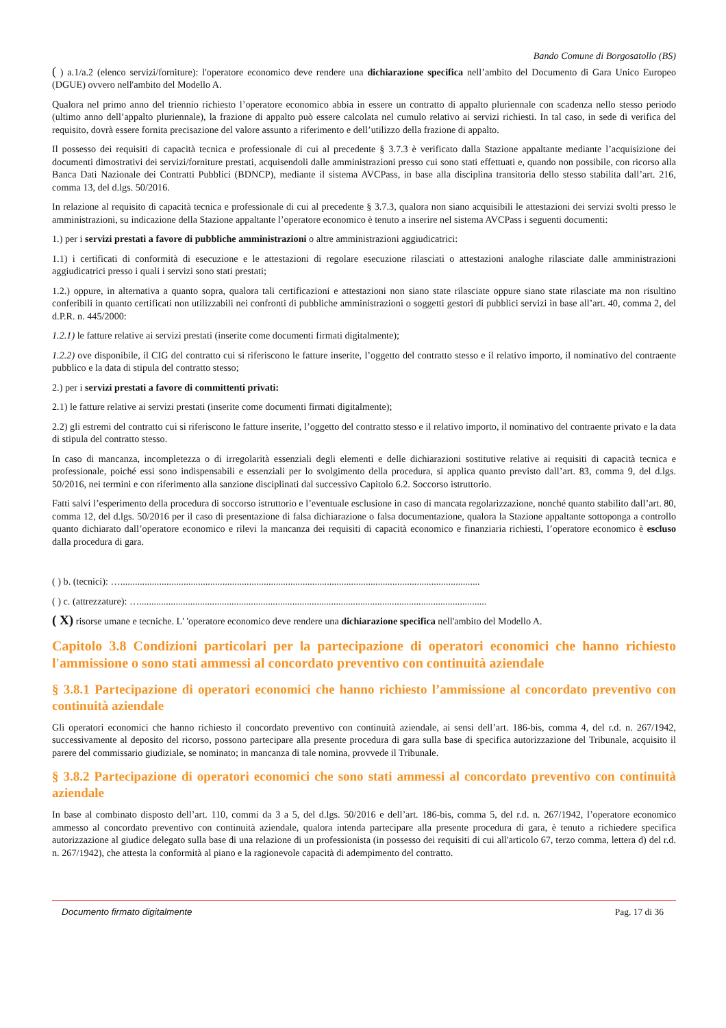Bando Comune di Borgosatollo (BS)
( ) a.1/a.2 (elenco servizi/forniture): l'operatore economico deve rendere una dichiarazione specifica nell’ambito del Documento di Gara Unico Europeo (DGUE) ovvero nell'ambito del Modello A.
Qualora nel primo anno del triennio richiesto l’operatore economico abbia in essere un contratto di appalto pluriennale con scadenza nello stesso periodo (ultimo anno dell’appalto pluriennale), la frazione di appalto può essere calcolata nel cumulo relativo ai servizi richiesti. In tal caso, in sede di verifica del requisito, dovrà essere fornita precisazione del valore assunto a riferimento e dell’utilizzo della frazione di appalto.
Il possesso dei requisiti di capacità tecnica e professionale di cui al precedente § 3.7.3 è verificato dalla Stazione appaltante mediante l’acquisizione dei documenti dimostrativi dei servizi/forniture prestati, acquisendoli dalle amministrazioni presso cui sono stati effettuati e, quando non possibile, con ricorso alla Banca Dati Nazionale dei Contratti Pubblici (BDNCP), mediante il sistema AVCPass, in base alla disciplina transitoria dello stesso stabilita dall’art. 216, comma 13, del d.lgs. 50/2016.
In relazione al requisito di capacità tecnica e professionale di cui al precedente § 3.7.3, qualora non siano acquisibili le attestazioni dei servizi svolti presso le amministrazioni, su indicazione della Stazione appaltante l’operatore economico è tenuto a inserire nel sistema AVCPass i seguenti documenti:
1.) per i servizi prestati a favore di pubbliche amministrazioni o altre amministrazioni aggiudicatrici:
1.1) i certificati di conformità di esecuzione e le attestazioni di regolare esecuzione rilasciati o attestazioni analoghe rilasciate dalle amministrazioni aggiudicatrici presso i quali i servizi sono stati prestati;
1.2.) oppure, in alternativa a quanto sopra, qualora tali certificazioni e attestazioni non siano state rilasciate oppure siano state rilasciate ma non risultino conferibili in quanto certificati non utilizzabili nei confronti di pubbliche amministrazioni o soggetti gestori di pubblici servizi in base all’art. 40, comma 2, del d.P.R. n. 445/2000:
1.2.1) le fatture relative ai servizi prestati (inserite come documenti firmati digitalmente);
1.2.2) ove disponibile, il CIG del contratto cui si riferiscono le fatture inserite, l’oggetto del contratto stesso e il relativo importo, il nominativo del contraente pubblico e la data di stipula del contratto stesso;
2.) per i servizi prestati a favore di committenti privati:
2.1) le fatture relative ai servizi prestati (inserite come documenti firmati digitalmente);
2.2) gli estremi del contratto cui si riferiscono le fatture inserite, l’oggetto del contratto stesso e il relativo importo, il nominativo del contraente privato e la data di stipula del contratto stesso.
In caso di mancanza, incompletezza o di irregolarità essenziali degli elementi e delle dichiarazioni sostitutive relative ai requisiti di capacità tecnica e professionale, poiché essi sono indispensabili e essenziali per lo svolgimento della procedura, si applica quanto previsto dall’art. 83, comma 9, del d.lgs. 50/2016, nei termini e con riferimento alla sanzione disciplinati dal successivo Capitolo 6.2. Soccorso istruttorio.
Fatti salvi l’esperimento della procedura di soccorso istruttorio e l’eventuale esclusione in caso di mancata regolarizzazione, nonché quanto stabilito dall’art. 80, comma 12, del d.lgs. 50/2016 per il caso di presentazione di falsa dichiarazione o falsa documentazione, qualora la Stazione appaltante sottoponga a controllo quanto dichiarato dall’operatore economico e rilevi la mancanza dei requisiti di capacità economico e finanziaria richiesti, l’operatore economico è escluso dalla procedura di gara.
( ) b. (tecnici): …....................................................................................................................................................
( ) c. (attrezzature): …...............................................................................................................................................
( X) risorse umane e tecniche. L' 'operatore economico deve rendere una dichiarazione specifica nell'ambito del Modello A.
Capitolo 3.8 Condizioni particolari per la partecipazione di operatori economici che hanno richiesto l'ammissione o sono stati ammessi al concordato preventivo con continuità aziendale
§ 3.8.1 Partecipazione di operatori economici che hanno richiesto l’ammissione al concordato preventivo con continuità aziendale
Gli operatori economici che hanno richiesto il concordato preventivo con continuità aziendale, ai sensi dell’art. 186-bis, comma 4, del r.d. n. 267/1942, successivamente al deposito del ricorso, possono partecipare alla presente procedura di gara sulla base di specifica autorizzazione del Tribunale, acquisito il parere del commissario giudiziale, se nominato; in mancanza di tale nomina, provvede il Tribunale.
§ 3.8.2 Partecipazione di operatori economici che sono stati ammessi al concordato preventivo con continuità aziendale
In base al combinato disposto dell’art. 110, commi da 3 a 5, del d.lgs. 50/2016 e dell’art. 186-bis, comma 5, del r.d. n. 267/1942, l’operatore economico ammesso al concordato preventivo con continuità aziendale, qualora intenda partecipare alla presente procedura di gara, è tenuto a richiedere specifica autorizzazione al giudice delegato sulla base di una relazione di un professionista (in possesso dei requisiti di cui all'articolo 67, terzo comma, lettera d) del r.d. n. 267/1942), che attesta la conformità al piano e la ragionevole capacità di adempimento del contratto.
Documento firmato digitalmente Pag. 17 di 36